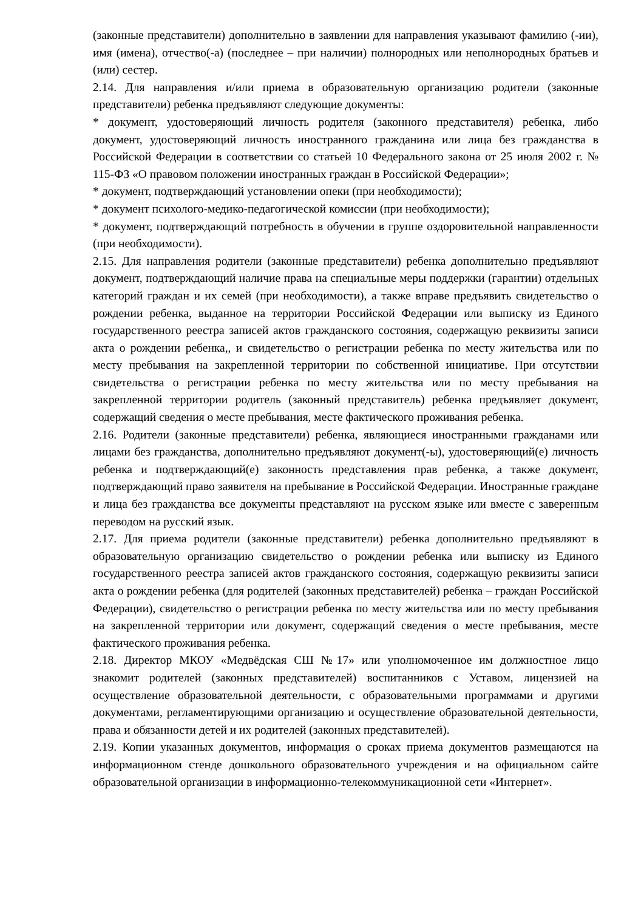(законные представители) дополнительно в заявлении для направления указывают фамилию (-ии), имя (имена), отчество(-а) (последнее – при наличии) полнородных или неполнородных братьев и (или) сестер.
2.14. Для направления и/или приема в образовательную организацию родители (законные представители) ребенка предъявляют следующие документы:
* документ, удостоверяющий личность родителя (законного представителя) ребенка, либо документ, удостоверяющий личность иностранного гражданина или лица без гражданства в Российской Федерации в соответствии со статьей 10 Федерального закона от 25 июля 2002 г. № 115-ФЗ «О правовом положении иностранных граждан в Российской Федерации»;
* документ, подтверждающий установлении опеки (при необходимости);
* документ психолого-медико-педагогической комиссии (при необходимости);
* документ, подтверждающий потребность в обучении в группе оздоровительной направленности (при необходимости).
2.15. Для направления родители (законные представители) ребенка дополнительно предъявляют документ, подтверждающий наличие права на специальные меры поддержки (гарантии) отдельных категорий граждан и их семей (при необходимости), а также вправе предъявить свидетельство о рождении ребенка, выданное на территории Российской Федерации или выписку из Единого государственного реестра записей актов гражданского состояния, содержащую реквизиты записи акта о рождении ребенка,, и свидетельство о регистрации ребенка по месту жительства или по месту пребывания на закрепленной территории по собственной инициативе. При отсутствии свидетельства о регистрации ребенка по месту жительства или по месту пребывания на закрепленной территории родитель (законный представитель) ребенка предъявляет документ, содержащий сведения о месте пребывания, месте фактического проживания ребенка.
2.16. Родители (законные представители) ребенка, являющиеся иностранными гражданами или лицами без гражданства, дополнительно предъявляют документ(-ы), удостоверяющий(е) личность ребенка и подтверждающий(е) законность представления прав ребенка, а также документ, подтверждающий право заявителя на пребывание в Российской Федерации. Иностранные граждане и лица без гражданства все документы представляют на русском языке или вместе с заверенным переводом на русский язык.
2.17. Для приема родители (законные представители) ребенка дополнительно предъявляют в образовательную организацию свидетельство о рождении ребенка или выписку из Единого государственного реестра записей актов гражданского состояния, содержащую реквизиты записи акта о рождении ребенка (для родителей (законных представителей) ребенка – граждан Российской Федерации), свидетельство о регистрации ребенка по месту жительства или по месту пребывания на закрепленной территории или документ, содержащий сведения о месте пребывания, месте фактического проживания ребенка.
2.18. Директор МКОУ «Медвёдская СШ №17» или уполномоченное им должностное лицо знакомит родителей (законных представителей) воспитанников с Уставом, лицензией на осуществление образовательной деятельности, с образовательными программами и другими документами, регламентирующими организацию и осуществление образовательной деятельности, права и обязанности детей и их родителей (законных представителей).
2.19. Копии указанных документов, информация о сроках приема документов размещаются на информационном стенде дошкольного образовательного учреждения и на официальном сайте образовательной организации в информационно-телекоммуникационной сети «Интернет».